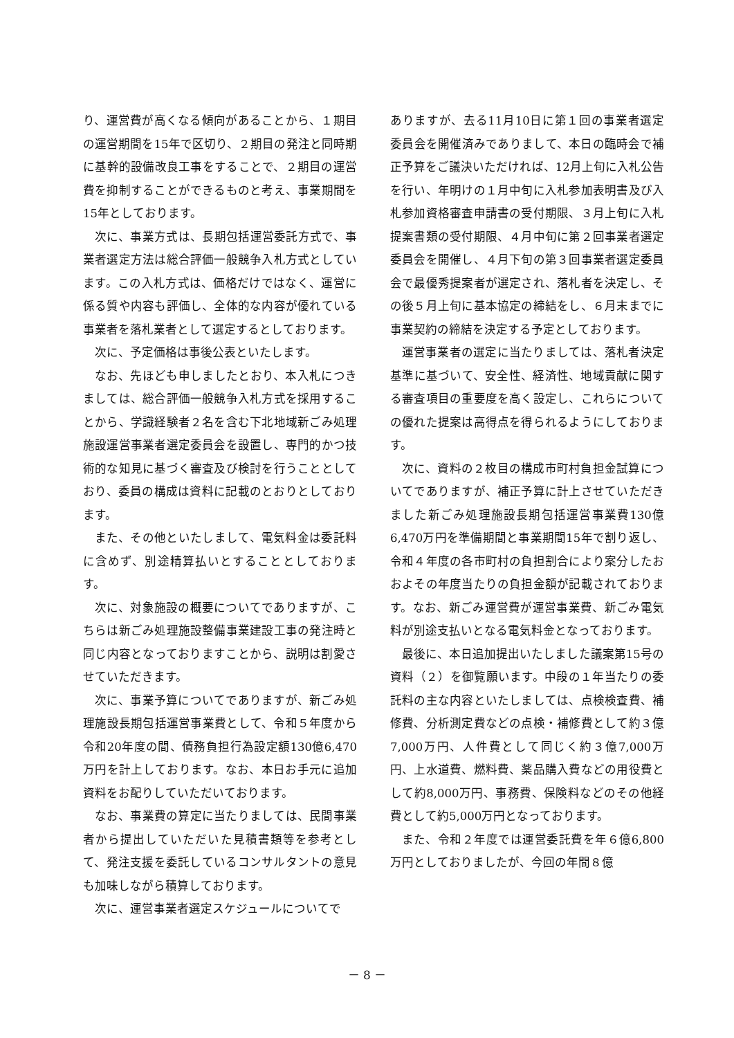り、運営費が高くなる傾向があることから、１期目の運営期間を15年で区切り、２期目の発注と同時期に基幹的設備改良工事をすることで、２期目の運営費を抑制することができるものと考え、事業期間を15年としております。
次に、事業方式は、長期包括運営委託方式で、事業者選定方法は総合評価一般競争入札方式としています。この入札方式は、価格だけではなく、運営に係る質や内容も評価し、全体的な内容が優れている事業者を落札業者として選定するとしております。
次に、予定価格は事後公表といたします。
なお、先ほども申しましたとおり、本入札につきましては、総合評価一般競争入札方式を採用することから、学識経験者２名を含む下北地域新ごみ処理施設運営事業者選定委員会を設置し、専門的かつ技術的な知見に基づく審査及び検討を行うこととしており、委員の構成は資料に記載のとおりとしております。
また、その他といたしまして、電気料金は委託料に含めず、別途精算払いとすることとしております。
次に、対象施設の概要についてでありますが、こちらは新ごみ処理施設整備事業建設工事の発注時と同じ内容となっておりますことから、説明は割愛させていただきます。
次に、事業予算についてでありますが、新ごみ処理施設長期包括運営事業費として、令和５年度から令和20年度の間、債務負担行為設定額130億6,470万円を計上しております。なお、本日お手元に追加資料をお配りしていただいております。
なお、事業費の算定に当たりましては、民間事業者から提出していただいた見積書類等を参考として、発注支援を委託しているコンサルタントの意見も加味しながら積算しております。
次に、運営事業者選定スケジュールについてで
ありますが、去る11月10日に第１回の事業者選定委員会を開催済みでありまして、本日の臨時会で補正予算をご議決いただければ、12月上旬に入札公告を行い、年明けの１月中旬に入札参加表明書及び入札参加資格審査申請書の受付期限、３月上旬に入札提案書類の受付期限、４月中旬に第２回事業者選定委員会を開催し、４月下旬の第３回事業者選定委員会で最優秀提案者が選定され、落札者を決定し、その後５月上旬に基本協定の締結をし、６月末までに事業契約の締結を決定する予定としております。
運営事業者の選定に当たりましては、落札者決定基準に基づいて、安全性、経済性、地域貢献に関する審査項目の重要度を高く設定し、これらについての優れた提案は高得点を得られるようにしております。
次に、資料の２枚目の構成市町村負担金試算についてでありますが、補正予算に計上させていただきました新ごみ処理施設長期包括運営事業費130億6,470万円を準備期間と事業期間15年で割り返し、令和４年度の各市町村の負担割合により案分したおおよその年度当たりの負担金額が記載されております。なお、新ごみ運営費が運営事業費、新ごみ電気料が別途支払いとなる電気料金となっております。
最後に、本日追加提出いたしました議案第15号の資料（２）を御覧願います。中段の１年当たりの委託料の主な内容といたしましては、点検検査費、補修費、分析測定費などの点検・補修費として約３億7,000万円、人件費として同じく約３億7,000万円、上水道費、燃料費、薬品購入費などの用役費として約8,000万円、事務費、保険料などのその他経費として約5,000万円となっております。
また、令和２年度では運営委託費を年６億6,800万円としておりましたが、今回の年間８億
－ 8 －